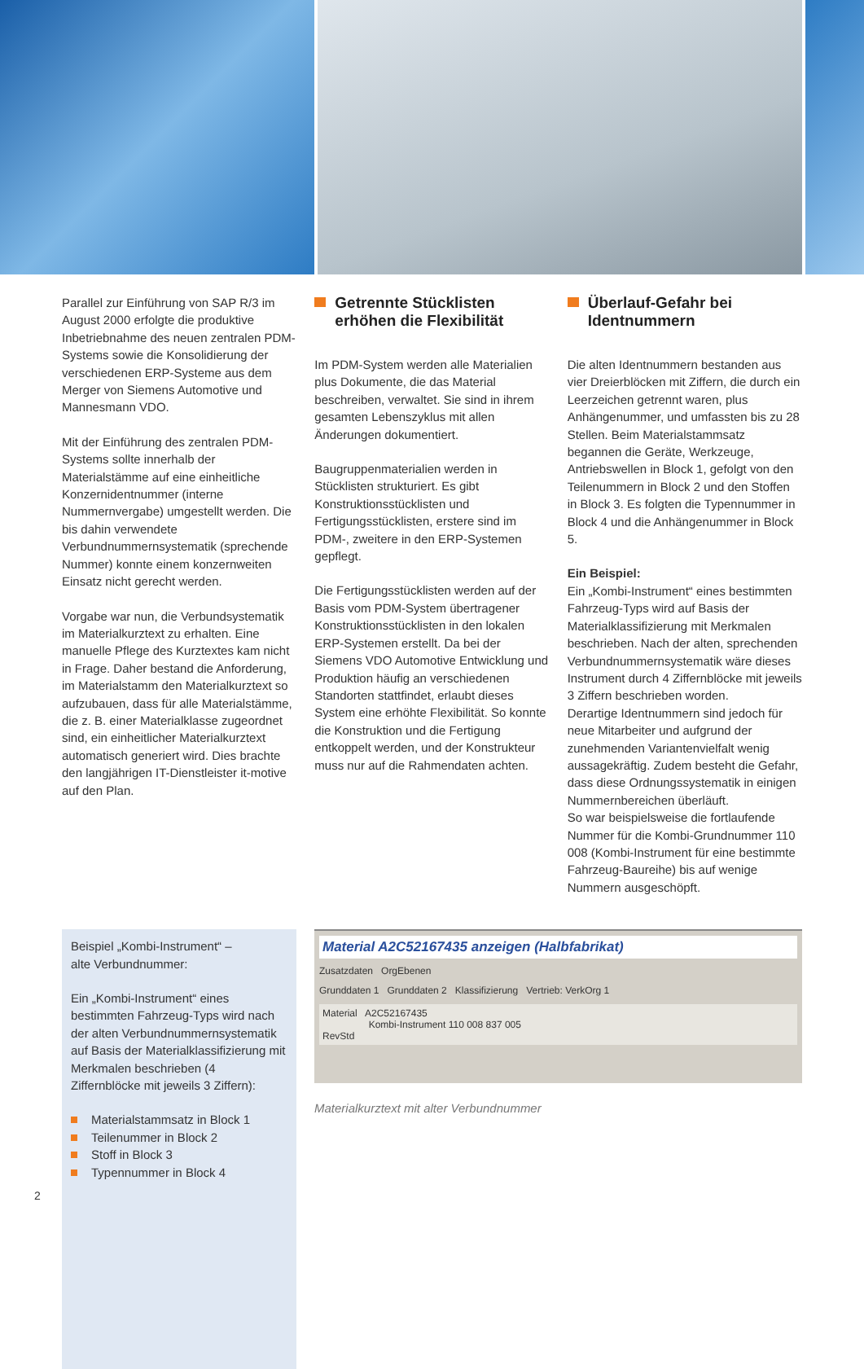Parallel zur Einführung von SAP R/3 im August 2000 erfolgte die produktive Inbetriebnahme des neuen zentralen PDM-Systems sowie die Konsolidierung der verschiedenen ERP-Systeme aus dem Merger von Siemens Automotive und Mannesmann VDO.
Mit der Einführung des zentralen PDM-Systems sollte innerhalb der Materialstämme auf eine einheitliche Konzernidentnummer (interne Nummernvergabe) umgestellt werden. Die bis dahin verwendete Verbundnummernsystematik (sprechende Nummer) konnte einem konzernweiten Einsatz nicht gerecht werden.
Vorgabe war nun, die Verbundsystematik im Materialkurztext zu erhalten. Eine manuelle Pflege des Kurztextes kam nicht in Frage. Daher bestand die Anforderung, im Materialstamm den Materialkurztext so aufzubauen, dass für alle Materialstämme, die z. B. einer Materialklasse zugeordnet sind, ein einheitlicher Materialkurztext automatisch generiert wird. Dies brachte den langjährigen IT-Dienstleister it-motive auf den Plan.
Getrennte Stücklisten erhöhen die Flexibilität
Im PDM-System werden alle Materialien plus Dokumente, die das Material beschreiben, verwaltet. Sie sind in ihrem gesamten Lebenszyklus mit allen Änderungen dokumentiert.
Baugruppenmaterialien werden in Stücklisten strukturiert. Es gibt Konstruktionsstücklisten und Fertigungsstücklisten, erstere sind im PDM-, zweitere in den ERP-Systemen gepflegt.
Die Fertigungsstücklisten werden auf der Basis vom PDM-System übertragener Konstruktionsstücklisten in den lokalen ERP-Systemen erstellt. Da bei der Siemens VDO Automotive Entwicklung und Produktion häufig an verschiedenen Standorten stattfindet, erlaubt dieses System eine erhöhte Flexibilität. So konnte die Konstruktion und die Fertigung entkoppelt werden, und der Konstrukteur muss nur auf die Rahmendaten achten.
Überlauf-Gefahr bei Identnummern
Die alten Identnummern bestanden aus vier Dreierblöcken mit Ziffern, die durch ein Leerzeichen getrennt waren, plus Anhängenummer, und umfassten bis zu 28 Stellen. Beim Materialstammsatz begannen die Geräte, Werkzeuge, Antriebswellen in Block 1, gefolgt von den Teilenummern in Block 2 und den Stoffen in Block 3. Es folgten die Typennummer in Block 4 und die Anhängenummer in Block 5.
Ein Beispiel:
Ein „Kombi-Instrument“ eines bestimmten Fahrzeug-Typs wird auf Basis der Materialklassifizierung mit Merkmalen beschrieben. Nach der alten, sprechenden Verbundnummernsystematik wäre dieses Instrument durch 4 Ziffernblöcke mit jeweils 3 Ziffern beschrieben worden.
Derartige Identnummern sind jedoch für neue Mitarbeiter und aufgrund der zunehmenden Variantenvielfalt wenig aussagekräftig. Zudem besteht die Gefahr, dass diese Ordnungssystematik in einigen Nummernbereichen überläuft.
So war beispielsweise die fortlaufende Nummer für die Kombi-Grundnummer 110 008 (Kombi-Instrument für eine bestimmte Fahrzeug-Baureihe) bis auf wenige Nummern ausgeschöpft.
Beispiel „Kombi-Instrument“ –
alte Verbundnummer:
Ein „Kombi-Instrument“ eines bestimmten Fahrzeug-Typs wird nach der alten Verbundnummernsystematik auf Basis der Materialklassifizierung mit Merkmalen beschrieben (4 Ziffernblöcke mit jeweils 3 Ziffern):
Materialstammsatz in Block 1
Teilenummer in Block 2
Stoff in Block 3
Typennummer in Block 4
Material A2C52167435 anzeigen (Halbfabrikat)
Zusatzdaten OrgEbenen
Grunddaten 1 Grunddaten 2 Klassifizierung Vertrieb: VerkOrg 1
Material A2C52167435
Kombi-Instrument 110 008 837 005
RevStd
Materialkurztext mit alter Verbundnummer
2